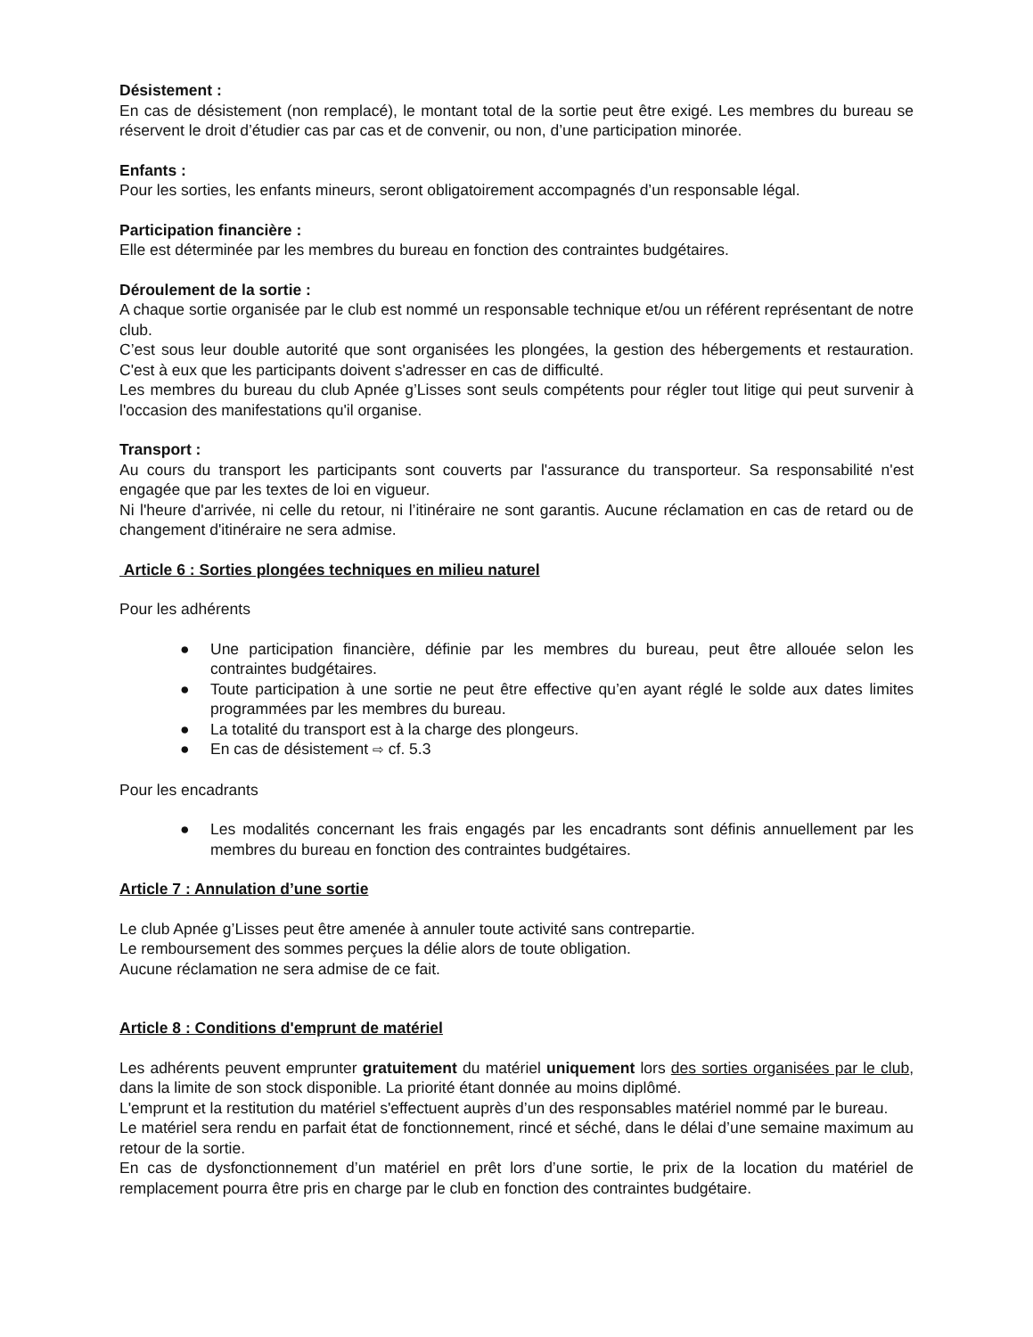Désistement :
En cas de désistement (non remplacé), le montant total de la sortie peut être exigé. Les membres du bureau se réservent le droit d’étudier cas par cas et de convenir, ou non, d’une participation minorée.
Enfants :
Pour les sorties, les enfants mineurs, seront obligatoirement accompagnés d’un responsable légal.
Participation financière :
Elle est déterminée par les membres du bureau en fonction des contraintes budgétaires.
Déroulement de la sortie :
A chaque sortie organisée par le club est nommé un responsable technique et/ou un référent représentant de notre club.
C’est sous leur double autorité que sont organisées les plongées, la gestion des hébergements et restauration. C'est à eux que les participants doivent s'adresser en cas de difficulté.
Les membres du bureau du club Apnée g’Lisses sont seuls compétents pour régler tout litige qui peut survenir à l'occasion des manifestations qu'il organise.
Transport :
Au cours du transport les participants sont couverts par l'assurance du transporteur. Sa responsabilité n'est engagée que par les textes de loi en vigueur.
Ni l'heure d'arrivée, ni celle du retour, ni l’itinéraire ne sont garantis. Aucune réclamation en cas de retard ou de changement d'itinéraire ne sera admise.
Article 6 : Sorties plongées techniques en milieu naturel
Pour les adhérents
● Une participation financière, définie par les membres du bureau, peut être allouée selon les contraintes budgétaires.
● Toute participation à une sortie ne peut être effective qu’en ayant réglé le solde aux dates limites programmées par les membres du bureau.
● La totalité du transport est à la charge des plongeurs.
● En cas de désistement ⇨ cf. 5.3
Pour les encadrants
● Les modalités concernant les frais engagés par les encadrants sont définis annuellement par les membres du bureau en fonction des contraintes budgétaires.
Article 7 : Annulation d’une sortie
Le club Apnée g’Lisses peut être amenée à annuler toute activité sans contrepartie.
Le remboursement des sommes perçues la délie alors de toute obligation.
Aucune réclamation ne sera admise de ce fait.
Article 8 : Conditions d'emprunt de matériel
Les adhérents peuvent emprunter gratuitement du matériel uniquement lors des sorties organisées par le club, dans la limite de son stock disponible. La priorité étant donnée au moins diplômé.
L'emprunt et la restitution du matériel s'effectuent auprès d’un des responsables matériel nommé par le bureau.
Le matériel sera rendu en parfait état de fonctionnement, rincé et séché, dans le délai d’une semaine maximum au retour de la sortie.
En cas de dysfonctionnement d’un matériel en prêt lors d’une sortie, le prix de la location du matériel de remplacement pourra être pris en charge par le club en fonction des contraintes budgétaire.